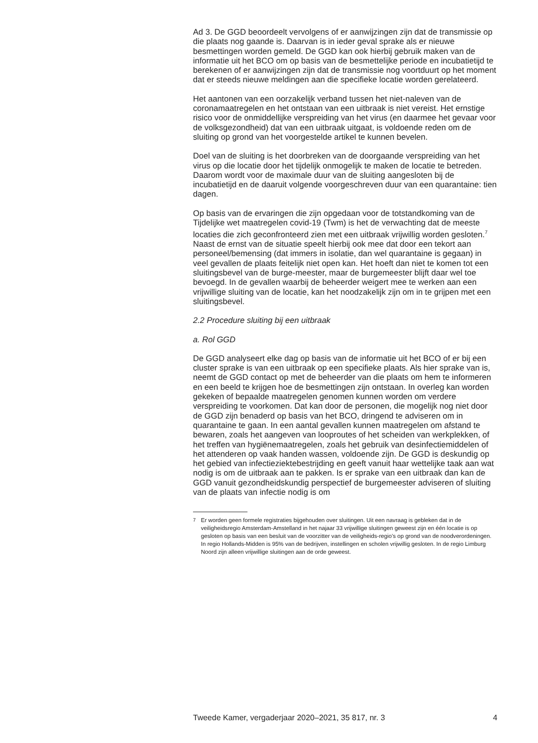Ad 3. De GGD beoordeelt vervolgens of er aanwijzingen zijn dat de transmissie op die plaats nog gaande is. Daarvan is in ieder geval sprake als er nieuwe besmettingen worden gemeld. De GGD kan ook hierbij gebruik maken van de informatie uit het BCO om op basis van de besmettelijke periode en incubatietijd te berekenen of er aanwijzingen zijn dat de transmissie nog voortduurt op het moment dat er steeds nieuwe meldingen aan die specifieke locatie worden gerelateerd.
Het aantonen van een oorzakelijk verband tussen het niet-naleven van de coronamaatregelen en het ontstaan van een uitbraak is niet vereist. Het ernstige risico voor de onmiddellijke verspreiding van het virus (en daarmee het gevaar voor de volksgezondheid) dat van een uitbraak uitgaat, is voldoende reden om de sluiting op grond van het voorgestelde artikel te kunnen bevelen.
Doel van de sluiting is het doorbreken van de doorgaande verspreiding van het virus op die locatie door het tijdelijk onmogelijk te maken de locatie te betreden. Daarom wordt voor de maximale duur van de sluiting aangesloten bij de incubatietijd en de daaruit volgende voorgeschreven duur van een quarantaine: tien dagen.
Op basis van de ervaringen die zijn opgedaan voor de totstandkoming van de Tijdelijke wet maatregelen covid-19 (Twm) is het de verwachting dat de meeste locaties die zich geconfronteerd zien met een uitbraak vrijwillig worden gesloten.<sup>7</sup> Naast de ernst van de situatie speelt hierbij ook mee dat door een tekort aan personeel/bemensing (dat immers in isolatie, dan wel quarantaine is gegaan) in veel gevallen de plaats feitelijk niet open kan. Het hoeft dan niet te komen tot een sluitingsbevel van de burge-meester, maar de burgemeester blijft daar wel toe bevoegd. In de gevallen waarbij de beheerder weigert mee te werken aan een vrijwillige sluiting van de locatie, kan het noodzakelijk zijn om in te grijpen met een sluitingsbevel.
2.2 Procedure sluiting bij een uitbraak
a. Rol GGD
De GGD analyseert elke dag op basis van de informatie uit het BCO of er bij een cluster sprake is van een uitbraak op een specifieke plaats. Als hier sprake van is, neemt de GGD contact op met de beheerder van die plaats om hem te informeren en een beeld te krijgen hoe de besmettingen zijn ontstaan. In overleg kan worden gekeken of bepaalde maatregelen genomen kunnen worden om verdere verspreiding te voorkomen. Dat kan door de personen, die mogelijk nog niet door de GGD zijn benaderd op basis van het BCO, dringend te adviseren om in quarantaine te gaan. In een aantal gevallen kunnen maatregelen om afstand te bewaren, zoals het aangeven van looproutes of het scheiden van werkplekken, of het treffen van hygiënemaatregelen, zoals het gebruik van desinfectiemiddelen of het attenderen op vaak handen wassen, voldoende zijn. De GGD is deskundig op het gebied van infectieziektebestrijding en geeft vanuit haar wettelijke taak aan wat nodig is om de uitbraak aan te pakken. Is er sprake van een uitbraak dan kan de GGD vanuit gezondheidskundig perspectief de burgemeester adviseren of sluiting van de plaats van infectie nodig is om
<sup>7</sup> Er worden geen formele registraties bijgehouden over sluitingen. Uit een navraag is gebleken dat in de veiligheidsregio Amsterdam-Amstelland in het najaar 33 vrijwillige sluitingen geweest zijn en één locatie is op gesloten op basis van een besluit van de voorzitter van de veiligheids-regio’s op grond van de noodverordeningen. In regio Hollands-Midden is 95% van de bedrijven, instellingen en scholen vrijwillig gesloten. In de regio Limburg Noord zijn alleen vrijwillige sluitingen aan de orde geweest.
Tweede Kamer, vergaderjaar 2020–2021, 35 817, nr. 3 4